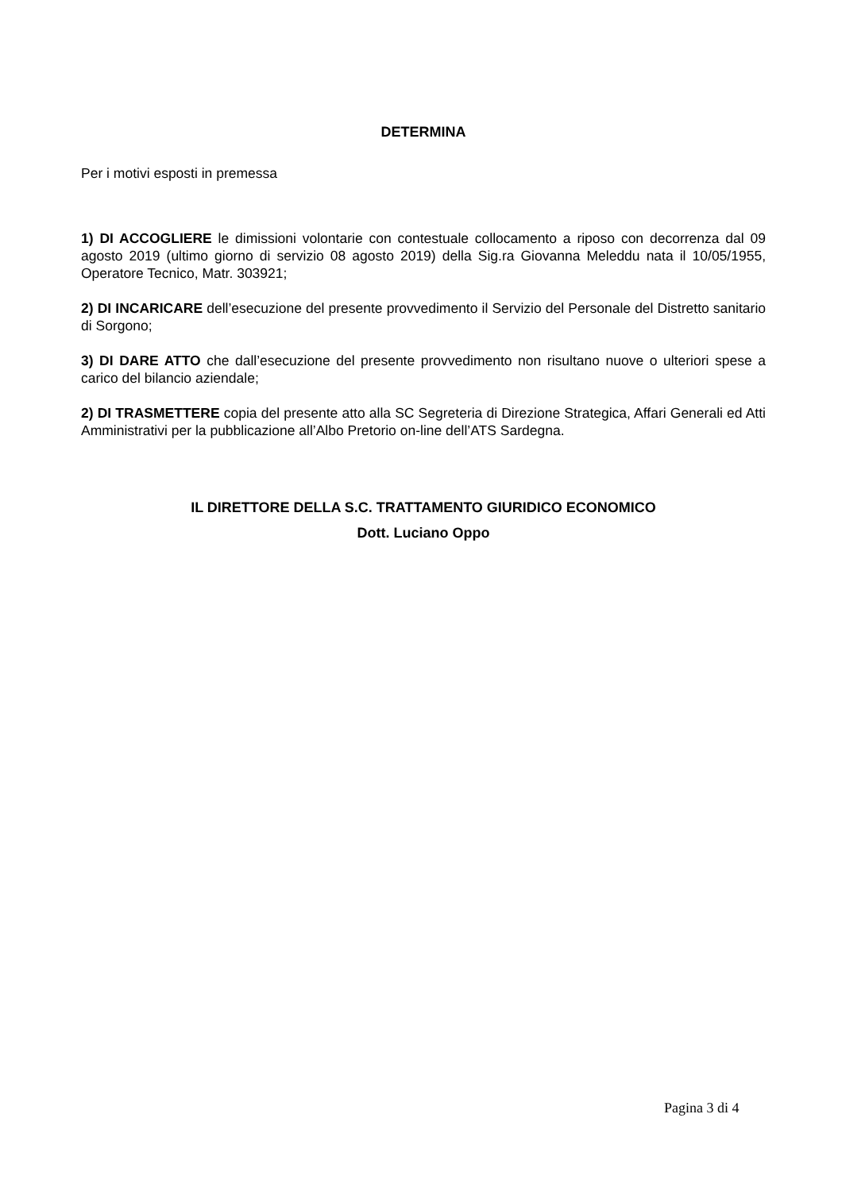DETERMINA
Per i motivi esposti in premessa
1) DI ACCOGLIERE le dimissioni volontarie con contestuale collocamento a riposo con decorrenza dal 09 agosto 2019 (ultimo giorno di servizio 08 agosto 2019) della Sig.ra Giovanna Meleddu nata il 10/05/1955, Operatore Tecnico, Matr. 303921;
2) DI INCARICARE dell’esecuzione del presente provvedimento il Servizio del Personale del Distretto sanitario di Sorgono;
3) DI DARE ATTO che dall’esecuzione del presente provvedimento non risultano nuove o ulteriori spese a carico del bilancio aziendale;
2) DI TRASMETTERE copia del presente atto alla SC Segreteria di Direzione Strategica, Affari Generali ed Atti Amministrativi per la pubblicazione all’Albo Pretorio on-line dell’ATS Sardegna.
IL DIRETTORE DELLA S.C. TRATTAMENTO GIURIDICO ECONOMICO
Dott. Luciano Oppo
Pagina 3 di 4